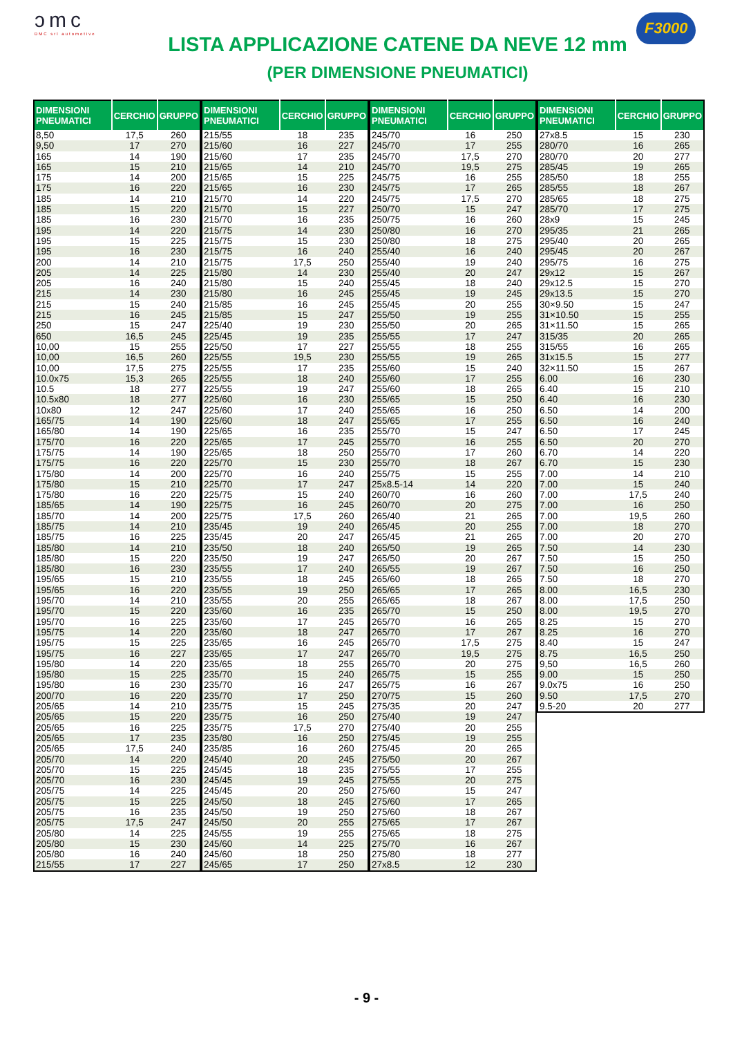ɔmc
DMC srl automotive
LISTA APPLICAZIONE CATENE DA NEVE 12 mm
(PER DIMENSIONE PNEUMATICI)
F3000
| DIMENSIONI PNEUMATICI | CERCHIO | GRUPPO |
| --- | --- | --- |
| 8,50 | 17,5 | 260 |
| 9,50 | 17 | 270 |
| 165 | 14 | 190 |
| 165 | 15 | 210 |
| 175 | 14 | 200 |
| 175 | 16 | 220 |
| 185 | 14 | 210 |
| 185 | 15 | 220 |
| 185 | 16 | 230 |
| 195 | 14 | 220 |
| 195 | 15 | 225 |
| 195 | 16 | 230 |
| 200 | 14 | 210 |
| 205 | 14 | 225 |
| 205 | 16 | 240 |
| 215 | 14 | 230 |
| 215 | 15 | 240 |
| 215 | 16 | 245 |
| 250 | 15 | 247 |
| 650 | 16,5 | 245 |
| 10,00 | 15 | 255 |
| 10,00 | 16,5 | 260 |
| 10,00 | 17,5 | 275 |
| 10.0x75 | 15,3 | 265 |
| 10.5 | 18 | 277 |
| 10.5x80 | 18 | 277 |
| 10x80 | 12 | 247 |
| 165/75 | 14 | 190 |
| 165/80 | 14 | 190 |
| 175/70 | 16 | 220 |
| 175/75 | 14 | 190 |
| 175/75 | 16 | 220 |
| 175/80 | 14 | 200 |
| 175/80 | 15 | 210 |
| 175/80 | 16 | 220 |
| 185/65 | 14 | 190 |
| 185/70 | 14 | 200 |
| 185/75 | 14 | 210 |
| 185/75 | 16 | 225 |
| 185/80 | 14 | 210 |
| 185/80 | 15 | 220 |
| 185/80 | 16 | 230 |
| 195/65 | 15 | 210 |
| 195/65 | 16 | 220 |
| 195/70 | 14 | 210 |
| 195/70 | 15 | 220 |
| 195/70 | 16 | 225 |
| 195/75 | 14 | 220 |
| 195/75 | 15 | 225 |
| 195/75 | 16 | 227 |
| 195/80 | 14 | 220 |
| 195/80 | 15 | 225 |
| 195/80 | 16 | 230 |
| 200/70 | 16 | 220 |
| 205/65 | 14 | 210 |
| 205/65 | 15 | 220 |
| 205/65 | 16 | 225 |
| 205/65 | 17 | 235 |
| 205/65 | 17,5 | 240 |
| 205/70 | 14 | 220 |
| 205/70 | 15 | 225 |
| 205/70 | 16 | 230 |
| 205/75 | 14 | 225 |
| 205/75 | 15 | 225 |
| 205/75 | 16 | 235 |
| 205/75 | 17,5 | 247 |
| 205/80 | 14 | 225 |
| 205/80 | 15 | 230 |
| 205/80 | 16 | 240 |
| 215/55 | 17 | 227 |
| DIMENSIONI PNEUMATICI | CERCHIO | GRUPPO |
| --- | --- | --- |
| 215/55 | 18 | 235 |
| 215/60 | 16 | 227 |
| 215/60 | 17 | 235 |
| 215/65 | 14 | 210 |
| 215/65 | 15 | 225 |
| 215/65 | 16 | 230 |
| 215/70 | 14 | 220 |
| 215/70 | 15 | 227 |
| 215/70 | 16 | 235 |
| 215/75 | 14 | 230 |
| 215/75 | 15 | 230 |
| 215/75 | 16 | 240 |
| 215/75 | 17,5 | 250 |
| 215/80 | 14 | 230 |
| 215/80 | 15 | 240 |
| 215/80 | 16 | 245 |
| 215/85 | 16 | 245 |
| 215/85 | 15 | 247 |
| 225/40 | 19 | 230 |
| 225/45 | 19 | 235 |
| 225/50 | 17 | 227 |
| 225/55 | 19,5 | 230 |
| 225/55 | 17 | 235 |
| 225/55 | 18 | 240 |
| 225/55 | 19 | 247 |
| 225/60 | 16 | 230 |
| 225/60 | 17 | 240 |
| 225/60 | 18 | 247 |
| 225/65 | 16 | 235 |
| 225/65 | 17 | 245 |
| 225/65 | 18 | 250 |
| 225/70 | 15 | 230 |
| 225/70 | 16 | 240 |
| 225/70 | 17 | 247 |
| 225/75 | 15 | 240 |
| 225/75 | 16 | 245 |
| 225/75 | 17,5 | 260 |
| 235/45 | 19 | 240 |
| 235/45 | 20 | 247 |
| 235/50 | 18 | 240 |
| 235/50 | 19 | 247 |
| 235/55 | 17 | 240 |
| 235/55 | 18 | 245 |
| 235/55 | 19 | 250 |
| 235/55 | 20 | 255 |
| 235/60 | 16 | 235 |
| 235/60 | 17 | 245 |
| 235/60 | 18 | 247 |
| 235/65 | 16 | 245 |
| 235/65 | 17 | 247 |
| 235/65 | 18 | 255 |
| 235/70 | 15 | 240 |
| 235/70 | 16 | 247 |
| 235/70 | 17 | 250 |
| 235/75 | 15 | 245 |
| 235/75 | 16 | 250 |
| 235/75 | 17,5 | 270 |
| 235/80 | 16 | 250 |
| 235/85 | 16 | 260 |
| 245/40 | 20 | 245 |
| 245/45 | 18 | 235 |
| 245/45 | 19 | 245 |
| 245/45 | 20 | 250 |
| 245/50 | 18 | 245 |
| 245/50 | 19 | 250 |
| 245/50 | 20 | 255 |
| 245/55 | 19 | 255 |
| 245/60 | 14 | 225 |
| 245/60 | 18 | 250 |
| 245/65 | 17 | 250 |
| DIMENSIONI PNEUMATICI | CERCHIO | GRUPPO |
| --- | --- | --- |
| 245/70 | 16 | 250 |
| 245/70 | 17 | 255 |
| 245/70 | 17,5 | 270 |
| 245/70 | 19,5 | 275 |
| 245/75 | 16 | 255 |
| 245/75 | 17 | 265 |
| 245/75 | 17,5 | 270 |
| 250/70 | 15 | 247 |
| 250/75 | 16 | 260 |
| 250/80 | 16 | 270 |
| 250/80 | 18 | 275 |
| 255/40 | 16 | 240 |
| 255/40 | 19 | 240 |
| 255/40 | 20 | 247 |
| 255/45 | 18 | 240 |
| 255/45 | 19 | 245 |
| 255/45 | 20 | 255 |
| 255/50 | 19 | 255 |
| 255/50 | 20 | 265 |
| 255/55 | 17 | 247 |
| 255/55 | 18 | 255 |
| 255/55 | 19 | 265 |
| 255/60 | 15 | 240 |
| 255/60 | 17 | 255 |
| 255/60 | 18 | 265 |
| 255/65 | 15 | 250 |
| 255/65 | 16 | 250 |
| 255/65 | 17 | 255 |
| 255/70 | 15 | 247 |
| 255/70 | 16 | 255 |
| 255/70 | 17 | 260 |
| 255/70 | 18 | 267 |
| 255/75 | 15 | 255 |
| 25x8.5-14 | 14 | 220 |
| 260/70 | 16 | 260 |
| 260/70 | 20 | 275 |
| 265/40 | 21 | 265 |
| 265/45 | 20 | 255 |
| 265/45 | 21 | 265 |
| 265/50 | 19 | 265 |
| 265/50 | 20 | 267 |
| 265/55 | 19 | 267 |
| 265/60 | 18 | 265 |
| 265/65 | 17 | 265 |
| 265/65 | 18 | 267 |
| 265/70 | 15 | 250 |
| 265/70 | 16 | 265 |
| 265/70 | 17 | 267 |
| 265/70 | 17,5 | 275 |
| 265/70 | 19,5 | 275 |
| 265/70 | 20 | 275 |
| 265/75 | 15 | 255 |
| 265/75 | 16 | 267 |
| 270/75 | 15 | 260 |
| 275/35 | 20 | 247 |
| 275/40 | 19 | 247 |
| 275/40 | 20 | 255 |
| 275/45 | 19 | 255 |
| 275/45 | 20 | 265 |
| 275/50 | 20 | 267 |
| 275/55 | 17 | 255 |
| 275/55 | 20 | 275 |
| 275/60 | 15 | 247 |
| 275/60 | 17 | 265 |
| 275/60 | 18 | 267 |
| 275/65 | 17 | 267 |
| 275/65 | 18 | 275 |
| 275/70 | 16 | 267 |
| 275/80 | 18 | 277 |
| 27x8.5 | 12 | 230 |
| DIMENSIONI PNEUMATICI | CERCHIO | GRUPPO |
| --- | --- | --- |
| 27x8.5 | 15 | 230 |
| 280/70 | 16 | 265 |
| 280/70 | 20 | 277 |
| 285/45 | 19 | 265 |
| 285/50 | 18 | 255 |
| 285/55 | 18 | 267 |
| 285/65 | 18 | 275 |
| 285/70 | 17 | 275 |
| 28x9 | 15 | 245 |
| 295/35 | 21 | 265 |
| 295/40 | 20 | 265 |
| 295/45 | 20 | 267 |
| 295/75 | 16 | 275 |
| 29x12 | 15 | 267 |
| 29x12.5 | 15 | 270 |
| 29x13.5 | 15 | 270 |
| 30×9.50 | 15 | 247 |
| 31×10.50 | 15 | 255 |
| 31×11.50 | 15 | 265 |
| 315/35 | 20 | 265 |
| 315/55 | 16 | 265 |
| 31x15.5 | 15 | 277 |
| 32×11.50 | 15 | 267 |
| 6.00 | 16 | 230 |
| 6.40 | 15 | 210 |
| 6.40 | 16 | 230 |
| 6.50 | 14 | 200 |
| 6.50 | 16 | 240 |
| 6.50 | 17 | 245 |
| 6.50 | 20 | 270 |
| 6.70 | 14 | 220 |
| 6.70 | 15 | 230 |
| 7.00 | 14 | 210 |
| 7.00 | 15 | 240 |
| 7.00 | 17,5 | 240 |
| 7.00 | 16 | 250 |
| 7.00 | 19,5 | 260 |
| 7.00 | 18 | 270 |
| 7.00 | 20 | 270 |
| 7.50 | 14 | 230 |
| 7.50 | 15 | 250 |
| 7.50 | 16 | 250 |
| 7.50 | 18 | 270 |
| 8.00 | 16,5 | 230 |
| 8.00 | 17,5 | 250 |
| 8.00 | 19,5 | 270 |
| 8.25 | 15 | 270 |
| 8.25 | 16 | 270 |
| 8.40 | 15 | 247 |
| 8.75 | 16,5 | 250 |
| 9,50 | 16,5 | 260 |
| 9.00 | 15 | 250 |
| 9.0x75 | 16 | 250 |
| 9.50 | 17,5 | 270 |
| 9.5-20 | 20 | 277 |
- 9 -